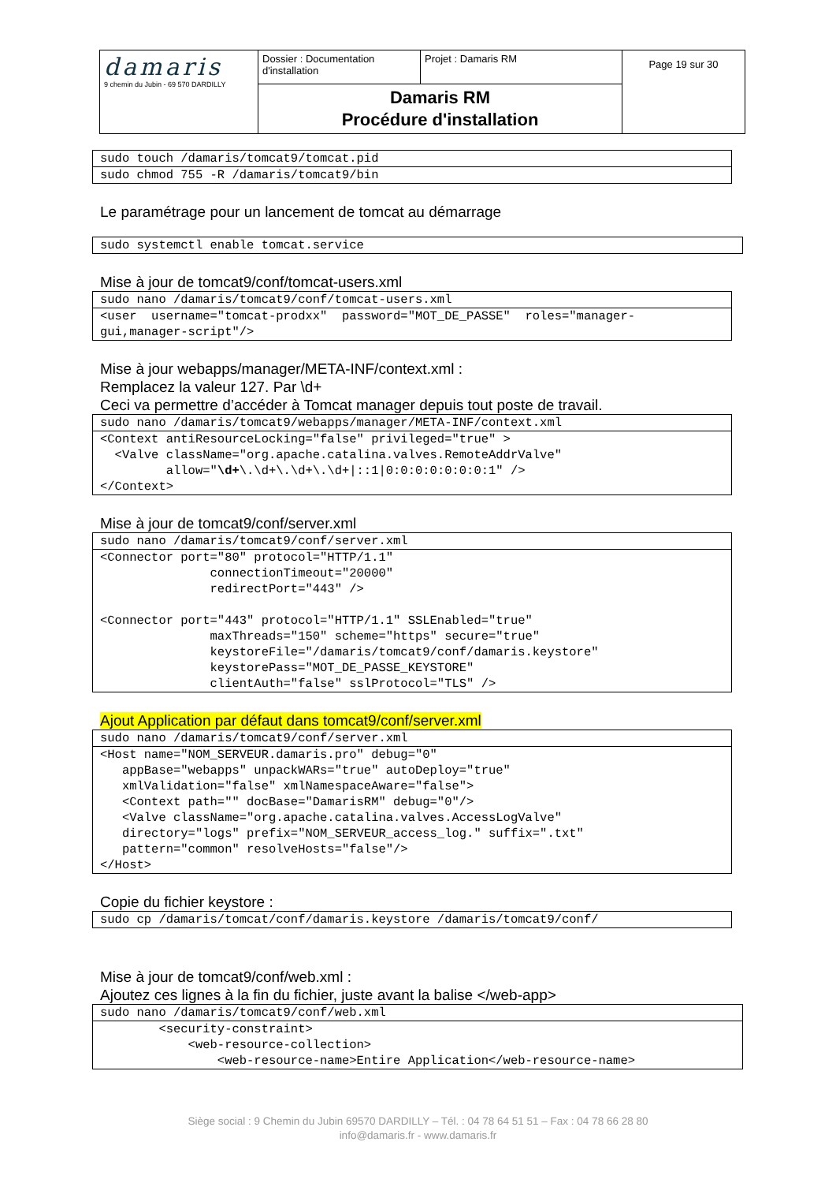| damaris 9 chemin du Jubin - 69 570 DARDILLY | Dossier : Documentation d'installation | Projet : Damaris RM | Page 19 sur 30 |
| | Damaris RM Procédure d'installation | | |
| sudo touch /damaris/tomcat9/tomcat.pid |
| sudo chmod 755 -R /damaris/tomcat9/bin |
Le paramétrage pour un lancement de tomcat au démarrage
| sudo systemctl enable tomcat.service |
Mise à jour de tomcat9/conf/tomcat-users.xml
| sudo nano /damaris/tomcat9/conf/tomcat-users.xml |
| <user username="tomcat-prodxx" password="MOT_DE_PASSE" roles="manager- gui,manager-script"/> |
Mise à jour webapps/manager/META-INF/context.xml :
Remplacez la valeur 127. Par \d+
Ceci va permettre d’accéder à Tomcat manager depuis tout poste de travail.
| sudo nano /damaris/tomcat9/webapps/manager/META-INF/context.xml |
| <Context antiResourceLocking="false" privileged="true" > <Valve className="org.apache.catalina.valves.RemoteAddrValve" allow=" \d+ \.\d+\.\d+\.\d+/::1/0:0:0:0:0:0:0:1" /> </Context> |
Mise à jour de tomcat9/conf/server.xml
| sudo nano /damaris/tomcat9/conf/server.xml |
| <Connector port="80" protocol="HTTP/1.1" connectionTimeout="20000" redirectPort="443" /> <Connector port="443" protocol="HTTP/1.1" SSLEnabled="true" maxThreads="150" scheme="https" secure="true" keystoreFile="/damaris/tomcat9/conf/damaris.keystore" keystorePass="MOT_DE_PASSE_KEYSTORE" clientAuth="false" sslProtocol="TLS" /> |
Ajout Application par défaut dans tomcat9/conf/server.xml
| sudo nano /damaris/tomcat9/conf/server.xml |
| <Host name="NOM_SERVEUR.damaris.pro" debug="0" appBase="webapps" unpackWARs="true" autoDeploy="true" xmlValidation="false" xmlNamespaceAware="false"> <Context path="" docBase="DamarisRM" debug="0"/> <Valve className="org.apache.catalina.valves.AccessLogValve" directory="logs" prefix="NOM_SERVEUR_access_log." suffix=".txt" pattern="common" resolveHosts="false"/> </Host> |
Copie du fichier keystore :
| sudo cp /damaris/tomcat/conf/damaris.keystore /damaris/tomcat9/conf/ |
Mise à jour de tomcat9/conf/web.xml :
Ajoutez ces lignes à la fin du fichier, juste avant la balise </web-app>
| sudo nano /damaris/tomcat9/conf/web.xml |
| <security-constraint> <web-resource-collection> <web-resource-name>Entire Application</web-resource-name> |
Siège social : 9 Chemin du Jubin 69570 DARDILLY – Tél. : 04 78 64 51 51 – Fax : 04 78 66 28 80
info@damaris.fr - www.damaris.fr